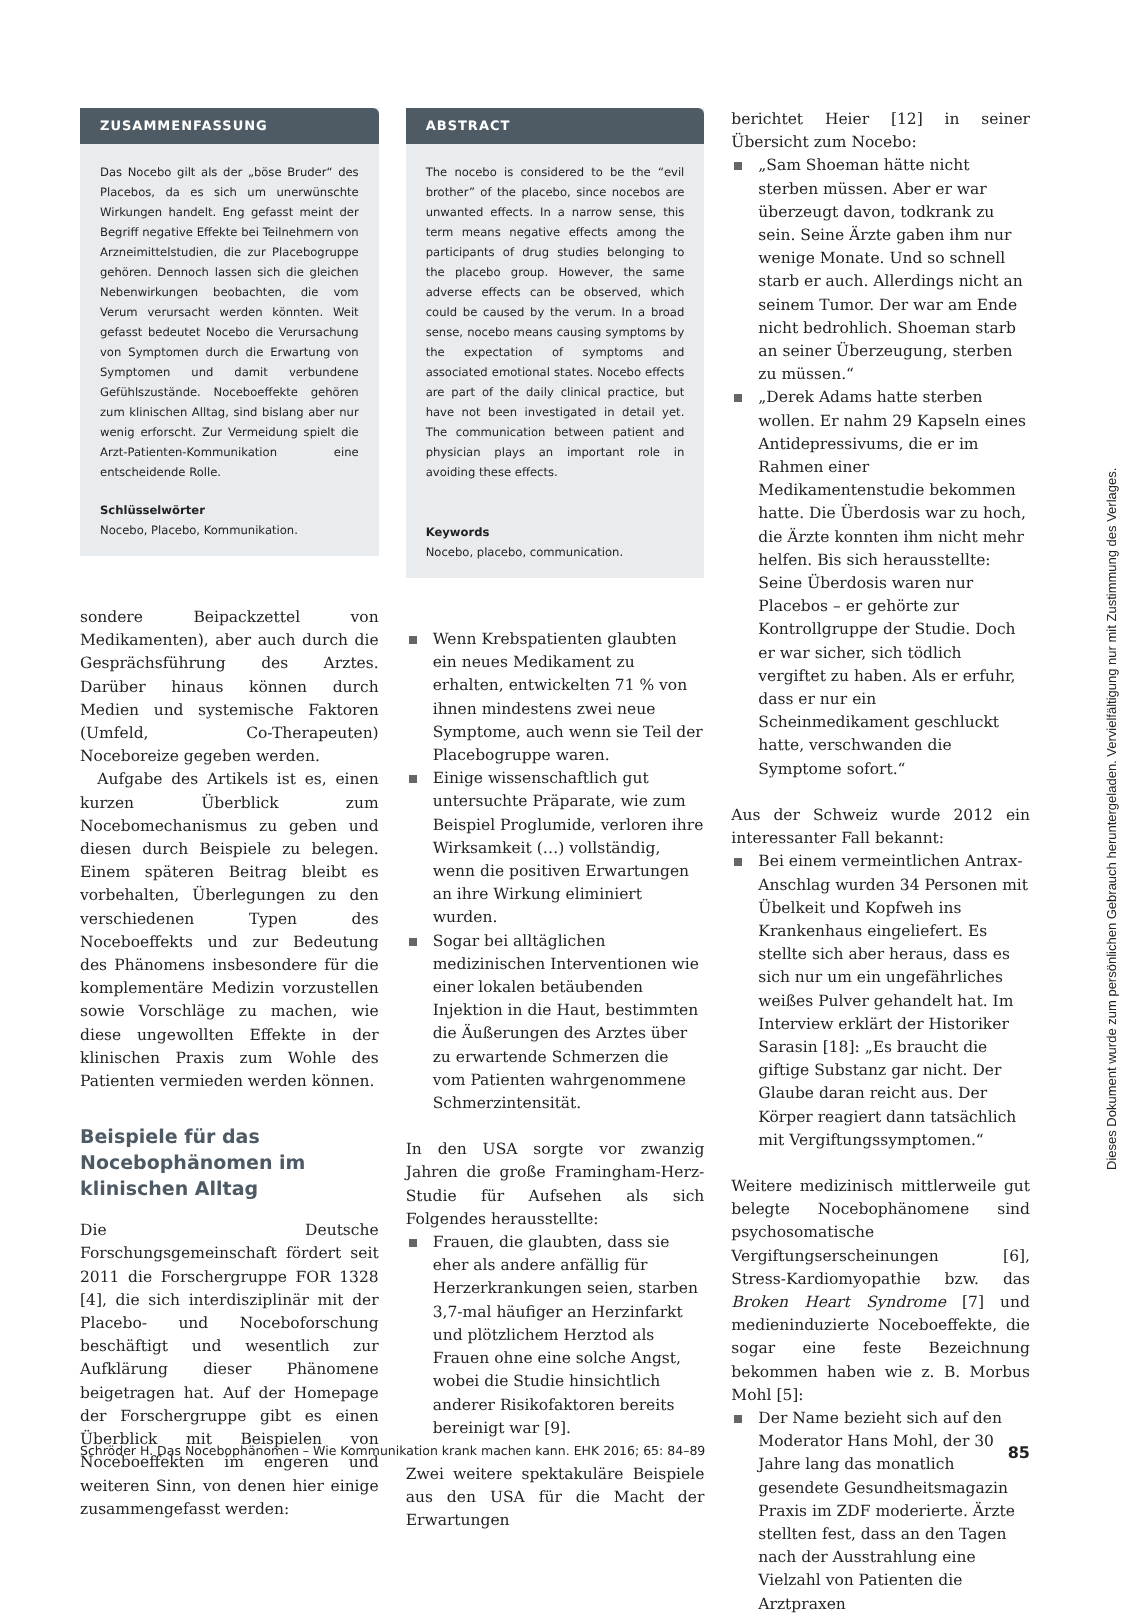ZUSAMMENFASSUNG
Das Nocebo gilt als der „böse Bruder“ des Placebos, da es sich um unerwünschte Wirkungen handelt. Eng gefasst meint der Begriff negative Effekte bei Teilnehmern von Arzneimittelstudien, die zur Placebogruppe gehören. Dennoch lassen sich die gleichen Nebenwirkungen beobachten, die vom Verum verursacht werden könnten. Weit gefasst bedeutet Nocebo die Verursachung von Symptomen durch die Erwartung von Symptomen und damit verbundene Gefühlszustände. Noceboeffekte gehören zum klinischen Alltag, sind bislang aber nur wenig erforscht. Zur Vermeidung spielt die Arzt-Patienten-Kommunikation eine entscheidende Rolle.
Schlüsselwörter
Nocebo, Placebo, Kommunikation.
sondere Beipackzettel von Medikamenten), aber auch durch die Gesprächsführung des Arztes. Darüber hinaus können durch Medien und systemische Faktoren (Umfeld, Co-Therapeuten) Noceboreize gegeben werden.
Aufgabe des Artikels ist es, einen kurzen Überblick zum Nocebomechanismus zu geben und diesen durch Beispiele zu belegen. Einem späteren Beitrag bleibt es vorbehalten, Überlegungen zu den verschiedenen Typen des Noceboeffekts und zur Bedeutung des Phänomens insbesondere für die komplementäre Medizin vorzustellen sowie Vorschläge zu machen, wie diese ungewollten Effekte in der klinischen Praxis zum Wohle des Patienten vermieden werden können.
Beispiele für das Nocebophänomen im klinischen Alltag
Die Deutsche Forschungsgemeinschaft fördert seit 2011 die Forschergruppe FOR 1328 [4], die sich interdisziplinär mit der Placebo- und Noceboforschung beschäftigt und wesentlich zur Aufklärung dieser Phänomene beigetragen hat. Auf der Homepage der Forschergruppe gibt es einen Überblick mit Beispielen von Noceboeffekten im engeren und weiteren Sinn, von denen hier einige zusammengefasst werden:
ABSTRACT
The nocebo is considered to be the “evil brother” of the placebo, since nocebos are unwanted effects. In a narrow sense, this term means negative effects among the participants of drug studies belonging to the placebo group. However, the same adverse effects can be observed, which could be caused by the verum. In a broad sense, nocebo means causing symptoms by the expectation of symptoms and associated emotional states. Nocebo effects are part of the daily clinical practice, but have not been investigated in detail yet. The communication between patient and physician plays an important role in avoiding these effects.
Keywords
Nocebo, placebo, communication.
Wenn Krebspatienten glaubten ein neues Medikament zu erhalten, entwickelten 71 % von ihnen mindestens zwei neue Symptome, auch wenn sie Teil der Placebogruppe waren.
Einige wissenschaftlich gut untersuchte Präparate, wie zum Beispiel Proglumide, verloren ihre Wirksamkeit (…) vollständig, wenn die positiven Erwartungen an ihre Wirkung eliminiert wurden.
Sogar bei alltäglichen medizinischen Interventionen wie einer lokalen betäubenden Injektion in die Haut, bestimmten die Äußerungen des Arztes über zu erwartende Schmerzen die vom Patienten wahrgenommene Schmerzintensität.
In den USA sorgte vor zwanzig Jahren die große Framingham-Herz-Studie für Aufsehen als sich Folgendes herausstellte:
Frauen, die glaubten, dass sie eher als andere anfällig für Herzerkrankungen seien, starben 3,7-mal häufiger an Herzinfarkt und plötzlichem Herztod als Frauen ohne eine solche Angst, wobei die Studie hinsichtlich anderer Risikofaktoren bereits bereinigt war [9].
Zwei weitere spektakuläre Beispiele aus den USA für die Macht der Erwartungen
berichtet Heier [12] in seiner Übersicht zum Nocebo:
„Sam Shoeman hätte nicht sterben müssen. Aber er war überzeugt davon, todkrank zu sein. Seine Ärzte gaben ihm nur wenige Monate. Und so schnell starb er auch. Allerdings nicht an seinem Tumor. Der war am Ende nicht bedrohlich. Shoeman starb an seiner Überzeugung, sterben zu müssen.“
„Derek Adams hatte sterben wollen. Er nahm 29 Kapseln eines Antidepressivums, die er im Rahmen einer Medikamentenstudie bekommen hatte. Die Überdosis war zu hoch, die Ärzte konnten ihm nicht mehr helfen. Bis sich herausstellte: Seine Überdosis waren nur Placebos – er gehörte zur Kontrollgruppe der Studie. Doch er war sicher, sich tödlich vergiftet zu haben. Als er erfuhr, dass er nur ein Scheinmedikament geschluckt hatte, verschwanden die Symptome sofort.“
Aus der Schweiz wurde 2012 ein interessanter Fall bekannt:
Bei einem vermeintlichen Antrax-Anschlag wurden 34 Personen mit Übelkeit und Kopfweh ins Krankenhaus eingeliefert. Es stellte sich aber heraus, dass es sich nur um ein ungefährliches weißes Pulver gehandelt hat. Im Interview erklärt der Historiker Sarasin [18]: „Es braucht die giftige Substanz gar nicht. Der Glaube daran reicht aus. Der Körper reagiert dann tatsächlich mit Vergiftungssymptomen.“
Weitere medizinisch mittlerweile gut belegte Nocebophänomene sind psychosomatische Vergiftungserscheinungen [6], Stress-Kardiomyopathie bzw. das Broken Heart Syndrome [7] und medieninduzierte Noceboeffekte, die sogar eine feste Bezeichnung bekommen haben wie z. B. Morbus Mohl [5]:
Der Name bezieht sich auf den Moderator Hans Mohl, der 30 Jahre lang das monatlich gesendete Gesundheitsmagazin Praxis im ZDF moderierte. Ärzte stellten fest, dass an den Tagen nach der Ausstrahlung eine Vielzahl von Patienten die Arztpraxen
Dieses Dokument wurde zum persönlichen Gebrauch heruntergeladen. Vervielfältigung nur mit Zustimmung des Verlages.
Schröder H. Das Nocebophänomen – Wie Kommunikation krank machen kann. EHK 2016; 65: 84–89 85